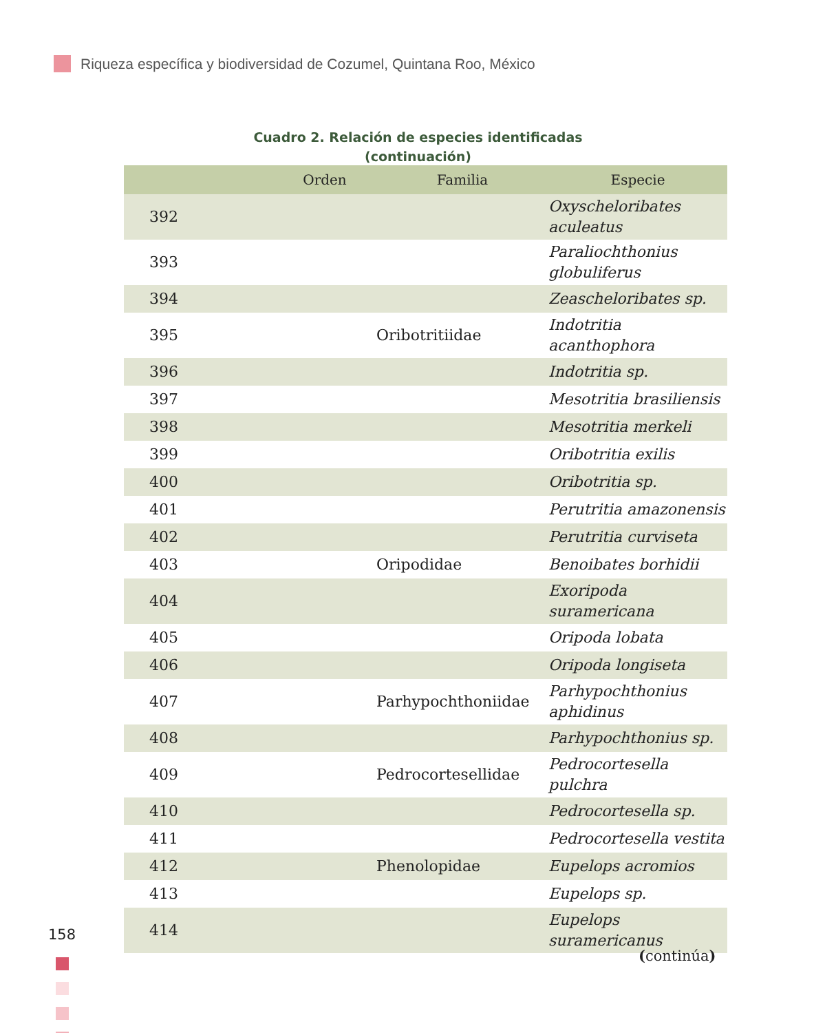Riqueza específica y biodiversidad de Cozumel, Quintana Roo, México
Cuadro 2. Relación de especies identificadas
(continuación)
| | Orden | Familia | Especie |
| --- | --- | --- | --- |
| 392 | | | Oxyscheloribates aculeatus |
| 393 | | | Paraliochthonius globuliferus |
| 394 | | | Zeascheloribates sp. |
| 395 | | Oribotritiidae | Indotritia acanthophora |
| 396 | | | Indotritia sp. |
| 397 | | | Mesotritia brasiliensis |
| 398 | | | Mesotritia merkeli |
| 399 | | | Oribotritia exilis |
| 400 | | | Oribotritia sp. |
| 401 | | | Perutritia amazonensis |
| 402 | | | Perutritia curviseta |
| 403 | | Oripodidae | Benoibates borhidii |
| 404 | | | Exoripoda suramericana |
| 405 | | | Oripoda lobata |
| 406 | | | Oripoda longiseta |
| 407 | | Parhypochthoniidae | Parhypochthonius aphidinus |
| 408 | | | Parhypochthonius sp. |
| 409 | | Pedrocortesellidae | Pedrocortesella pulchra |
| 410 | | | Pedrocortesella sp. |
| 411 | | | Pedrocortesella vestita |
| 412 | | Phenolopidae | Eupelops acromios |
| 413 | | | Eupelops sp. |
| 414 | | | Eupelops suramericanus |
(continúa)
158